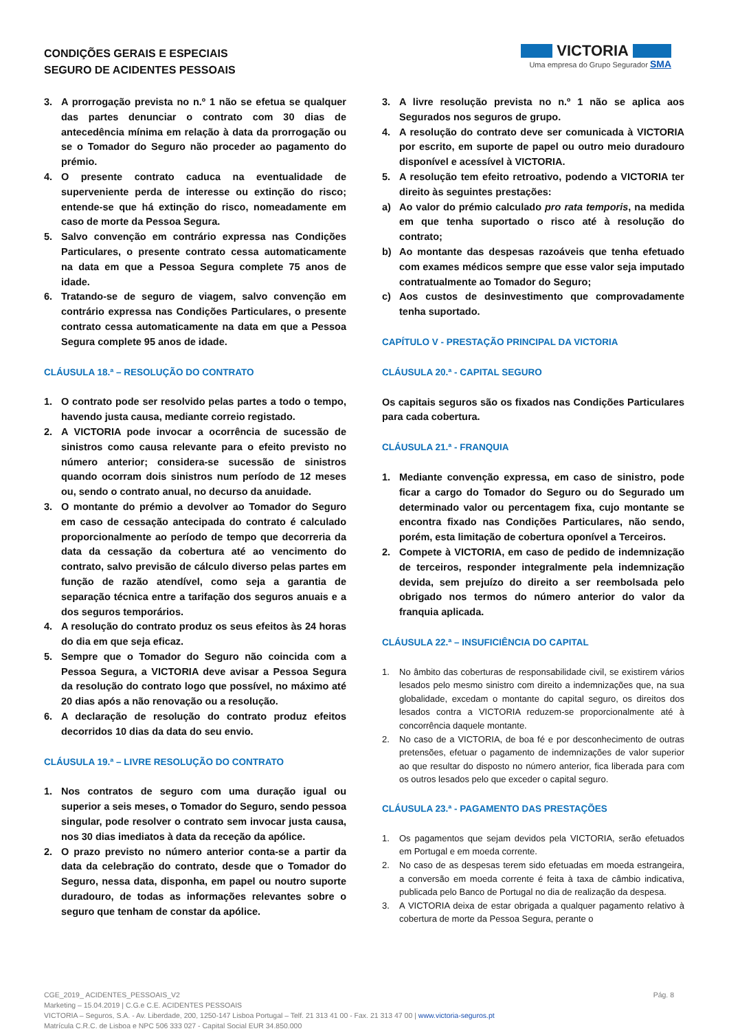CONDIÇÕES GERAIS E ESPECIAIS
SEGURO DE ACIDENTES PESSOAIS
VICTORIA
Uma empresa do Grupo Segurador SMA
3. A prorrogação prevista no n.º 1 não se efetua se qualquer das partes denunciar o contrato com 30 dias de antecedência mínima em relação à data da prorrogação ou se o Tomador do Seguro não proceder ao pagamento do prémio.
4. O presente contrato caduca na eventualidade de superveniente perda de interesse ou extinção do risco; entende-se que há extinção do risco, nomeadamente em caso de morte da Pessoa Segura.
5. Salvo convenção em contrário expressa nas Condições Particulares, o presente contrato cessa automaticamente na data em que a Pessoa Segura complete 75 anos de idade.
6. Tratando-se de seguro de viagem, salvo convenção em contrário expressa nas Condições Particulares, o presente contrato cessa automaticamente na data em que a Pessoa Segura complete 95 anos de idade.
CLÁUSULA 18.ª – RESOLUÇÃO DO CONTRATO
1. O contrato pode ser resolvido pelas partes a todo o tempo, havendo justa causa, mediante correio registado.
2. A VICTORIA pode invocar a ocorrência de sucessão de sinistros como causa relevante para o efeito previsto no número anterior; considera-se sucessão de sinistros quando ocorram dois sinistros num período de 12 meses ou, sendo o contrato anual, no decurso da anuidade.
3. O montante do prémio a devolver ao Tomador do Seguro em caso de cessação antecipada do contrato é calculado proporcionalmente ao período de tempo que decorreria da data da cessação da cobertura até ao vencimento do contrato, salvo previsão de cálculo diverso pelas partes em função de razão atendível, como seja a garantia de separação técnica entre a tarifação dos seguros anuais e a dos seguros temporários.
4. A resolução do contrato produz os seus efeitos às 24 horas do dia em que seja eficaz.
5. Sempre que o Tomador do Seguro não coincida com a Pessoa Segura, a VICTORIA deve avisar a Pessoa Segura da resolução do contrato logo que possível, no máximo até 20 dias após a não renovação ou a resolução.
6. A declaração de resolução do contrato produz efeitos decorridos 10 dias da data do seu envio.
CLÁUSULA 19.ª – LIVRE RESOLUÇÃO DO CONTRATO
1. Nos contratos de seguro com uma duração igual ou superior a seis meses, o Tomador do Seguro, sendo pessoa singular, pode resolver o contrato sem invocar justa causa, nos 30 dias imediatos à data da receção da apólice.
2. O prazo previsto no número anterior conta-se a partir da data da celebração do contrato, desde que o Tomador do Seguro, nessa data, disponha, em papel ou noutro suporte duradouro, de todas as informações relevantes sobre o seguro que tenham de constar da apólice.
3. A livre resolução prevista no n.º 1 não se aplica aos Segurados nos seguros de grupo.
4. A resolução do contrato deve ser comunicada à VICTORIA por escrito, em suporte de papel ou outro meio duradouro disponível e acessível à VICTORIA.
5. A resolução tem efeito retroativo, podendo a VICTORIA ter direito às seguintes prestações:
a) Ao valor do prémio calculado pro rata temporis, na medida em que tenha suportado o risco até à resolução do contrato;
b) Ao montante das despesas razoáveis que tenha efetuado com exames médicos sempre que esse valor seja imputado contratualmente ao Tomador do Seguro;
c) Aos custos de desinvestimento que comprovadamente tenha suportado.
CAPÍTULO V - PRESTAÇÃO PRINCIPAL DA VICTORIA
CLÁUSULA 20.ª - CAPITAL SEGURO
Os capitais seguros são os fixados nas Condições Particulares para cada cobertura.
CLÁUSULA 21.ª - FRANQUIA
1. Mediante convenção expressa, em caso de sinistro, pode ficar a cargo do Tomador do Seguro ou do Segurado um determinado valor ou percentagem fixa, cujo montante se encontra fixado nas Condições Particulares, não sendo, porém, esta limitação de cobertura oponível a Terceiros.
2. Compete à VICTORIA, em caso de pedido de indemnização de terceiros, responder integralmente pela indemnização devida, sem prejuízo do direito a ser reembolsada pelo obrigado nos termos do número anterior do valor da franquia aplicada.
CLÁUSULA 22.ª – INSUFICIÊNCIA DO CAPITAL
1. No âmbito das coberturas de responsabilidade civil, se existirem vários lesados pelo mesmo sinistro com direito a indemnizações que, na sua globalidade, excedam o montante do capital seguro, os direitos dos lesados contra a VICTORIA reduzem-se proporcionalmente até à concorrência daquele montante.
2. No caso de a VICTORIA, de boa fé e por desconhecimento de outras pretensões, efetuar o pagamento de indemnizações de valor superior ao que resultar do disposto no número anterior, fica liberada para com os outros lesados pelo que exceder o capital seguro.
CLÁUSULA 23.ª - PAGAMENTO DAS PRESTAÇÕES
1. Os pagamentos que sejam devidos pela VICTORIA, serão efetuados em Portugal e em moeda corrente.
2. No caso de as despesas terem sido efetuadas em moeda estrangeira, a conversão em moeda corrente é feita à taxa de câmbio indicativa, publicada pelo Banco de Portugal no dia de realização da despesa.
3. A VICTORIA deixa de estar obrigada a qualquer pagamento relativo à cobertura de morte da Pessoa Segura, perante o
CGE_2019_ ACIDENTES_PESSOAIS_V2 Pág. 8
Marketing – 15.04.2019 | C.G.e C.E. ACIDENTES PESSOAIS
VICTORIA – Seguros, S.A. - Av. Liberdade, 200, 1250-147 Lisboa Portugal – Telf. 21 313 41 00 - Fax. 21 313 47 00 | www.victoria-seguros.pt
Matrícula C.R.C. de Lisboa e NPC 506 333 027 - Capital Social EUR 34.850.000